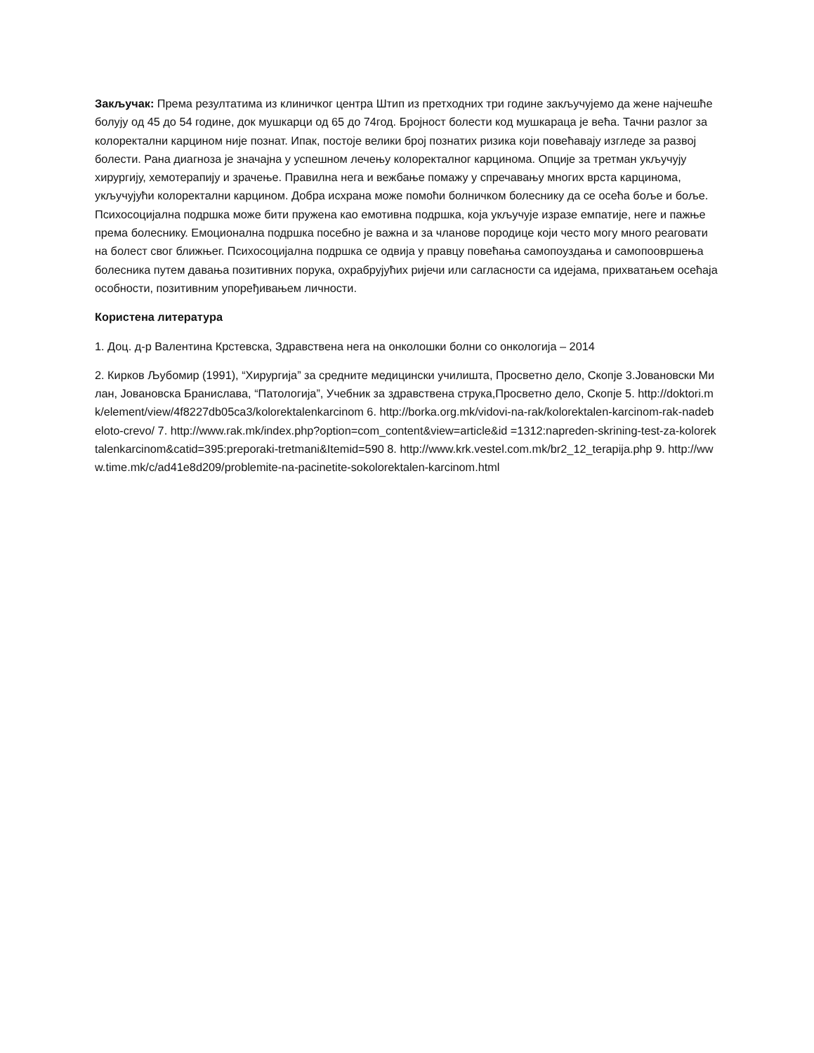Закључак: Према резултатима из клиничког центра Штип из претходних три године закључујемо да жене најчешће болују од 45 до 54 године, док мушкарци од 65 до 74год. Бројност болести код мушкараца је већа. Тачни разлог за колоректални карцином није познат. Ипак, постоје велики број познатих ризика који повећавају изгледе за развој болести. Рана диагноза је значајна у успешном лечењу колоректалног карцинома. Опције за третман укључују хирургију, хемотерапију и зрачење. Правилна нега и вежбање помажу у спречавању многих врста карцинома, укључујући колоректални карцином. Добра исхрана може помоћи болничком болеснику да се осећа боље и боље. Психосоцијална подршка може бити пружена као емотивна подршка, која укључује изразе емпатије, неге и пажње према болеснику. Емоционална подршка посебно је важна и за чланове породице који често могу много реаговати на болест свог ближњег. Психосоцијална подршка се одвија у правцу повећања самопоуздања и самопоовршења болесника путем давања позитивних порука, охрабрујућих ријечи или сагласности са идејама, прихватањем осећаја особности, позитивним упоређивањем личности.
Користена литература
1. Доц. д-р Валентина Крстевска, Здравствена нега на онколошки болни со онкологија – 2014
2. Кирков Љубомир (1991), “Хирургија” за средните медицински училишта, Просветно дело, Скопје 3.Јовановски Милан, Јовановска Бранислава, “Патологија”, Учебник за здравствена струка,Просветно дело, Скопје 5. http://doktori.mk/element/view/4f8227db05ca3/kolorektalenkarcinom 6. http://borka.org.mk/vidovi-na-rak/kolorektalen-karcinom-rak-nadebeloto-crevo/ 7. http://www.rak.mk/index.php?option=com_content&view=article&id =1312:napreden-skrining-test-za-kolorektalenkarcinom&catid=395:preporaki-tretmani&Itemid=590 8. http://www.krk.vestel.com.mk/br2_12_terapija.php 9. http://www.time.mk/c/ad41e8d209/problemite-na-pacinetite-sokolorektalen-karcinom.html